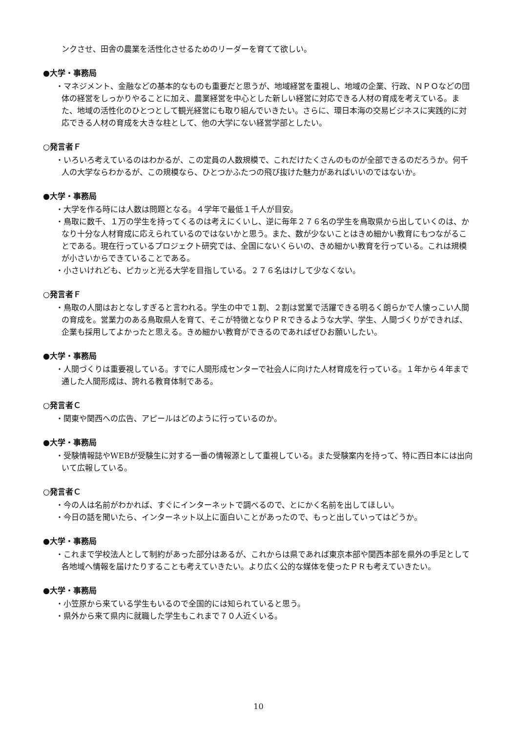ンクさせ、田舎の農業を活性化させるためのリーダーを育てて欲しい。
●大学・事務局
・マネジメント、金融などの基本的なものも重要だと思うが、地域経営を重視し、地域の企業、行政、ＮＰＯなどの団体の経営をしっかりやることに加え、農業経営を中心とした新しい経営に対応できる人材の育成を考えている。また、地域の活性化のひとつとして観光経営にも取り組んでいきたい。さらに、環日本海の交易ビジネスに実践的に対応できる人材の育成を大きな柱として、他の大学にない経営学部としたい。
○発言者Ｆ
・いろいろ考えているのはわかるが、この定員の人数規模で、これだけたくさんのものが全部できるのだろうか。何千人の大学ならわかるが、この規模なら、ひとつかふたつの飛び抜けた魅力があればいいのではないか。
●大学・事務局
・大学を作る時には人数は問題となる。４学年で最低１千人が目安。
・鳥取に数千、１万の学生を持ってくるのは考えにくいし、逆に毎年２７６名の学生を鳥取県から出していくのは、かなり十分な人材育成に応えられているのではないかと思う。また、数が少ないことはきめ細かい教育にもつながることである。現在行っているプロジェクト研究では、全国にないくらいの、きめ細かい教育を行っている。これは規模が小さいからできていることである。
・小さいけれども、ピカッと光る大学を目指している。２７６名はけして少なくない。
○発言者Ｆ
・鳥取の人間はおとなしすぎると言われる。学生の中で１割、２割は営業で活躍できる明るく朗らかで人懐っこい人間の育成を。営業力のある鳥取県人を育て、そこが特徴となりＰＲできるような大学、学生、人間づくりができれば、企業も採用してよかったと思える。きめ細かい教育ができるのであればぜひお願いしたい。
●大学・事務局
・人間づくりは重要視している。すでに人間形成センターで社会人に向けた人材育成を行っている。１年から４年まで通した人間形成は、誇れる教育体制である。
○発言者Ｃ
・関東や関西への広告、アピールはどのように行っているのか。
●大学・事務局
・受験情報誌やWEBが受験生に対する一番の情報源として重視している。また受験案内を持って、特に西日本には出向いて広報している。
○発言者Ｃ
・今の人は名前がわかれば、すぐにインターネットで調べるので、とにかく名前を出してほしい。
・今日の話を聞いたら、インターネット以上に面白いことがあったので、もっと出していってはどうか。
●大学・事務局
・これまで学校法人として制約があった部分はあるが、これからは県であれば東京本部や関西本部を県外の手足として各地域へ情報を届けたりすることも考えていきたい。より広く公的な媒体を使ったＰＲも考えていきたい。
●大学・事務局
・小笠原から来ている学生もいるので全国的には知られていると思う。
・県外から来て県内に就職した学生もこれまで７０人近くいる。
10